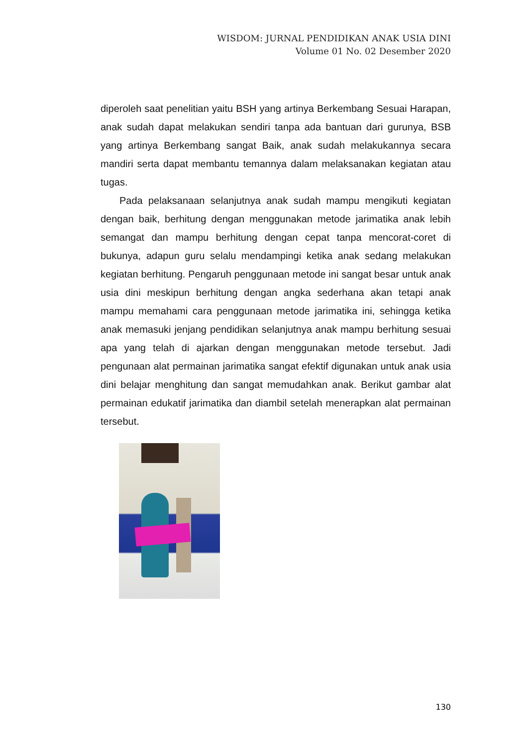WISDOM: JURNAL PENDIDIKAN ANAK USIA DINI
Volume 01 No. 02 Desember 2020
diperoleh saat penelitian yaitu BSH yang artinya Berkembang Sesuai Harapan, anak sudah dapat melakukan sendiri tanpa ada bantuan dari gurunya, BSB yang artinya Berkembang sangat Baik, anak sudah melakukannya secara mandiri serta dapat membantu temannya dalam melaksanakan kegiatan atau tugas.
Pada pelaksanaan selanjutnya anak sudah mampu mengikuti kegiatan dengan baik, berhitung dengan menggunakan metode jarimatika anak lebih semangat dan mampu berhitung dengan cepat tanpa mencorat-coret di bukunya, adapun guru selalu mendampingi ketika anak sedang melakukan kegiatan berhitung. Pengaruh penggunaan metode ini sangat besar untuk anak usia dini meskipun berhitung dengan angka sederhana akan tetapi anak mampu memahami cara penggunaan metode jarimatika ini, sehingga ketika anak memasuki jenjang pendidikan selanjutnya anak mampu berhitung sesuai apa yang telah di ajarkan dengan menggunakan metode tersebut. Jadi pengunaan alat permainan jarimatika sangat efektif digunakan untuk anak usia dini belajar menghitung dan sangat memudahkan anak. Berikut gambar alat permainan edukatif jarimatika dan diambil setelah menerapkan alat permainan tersebut.
130